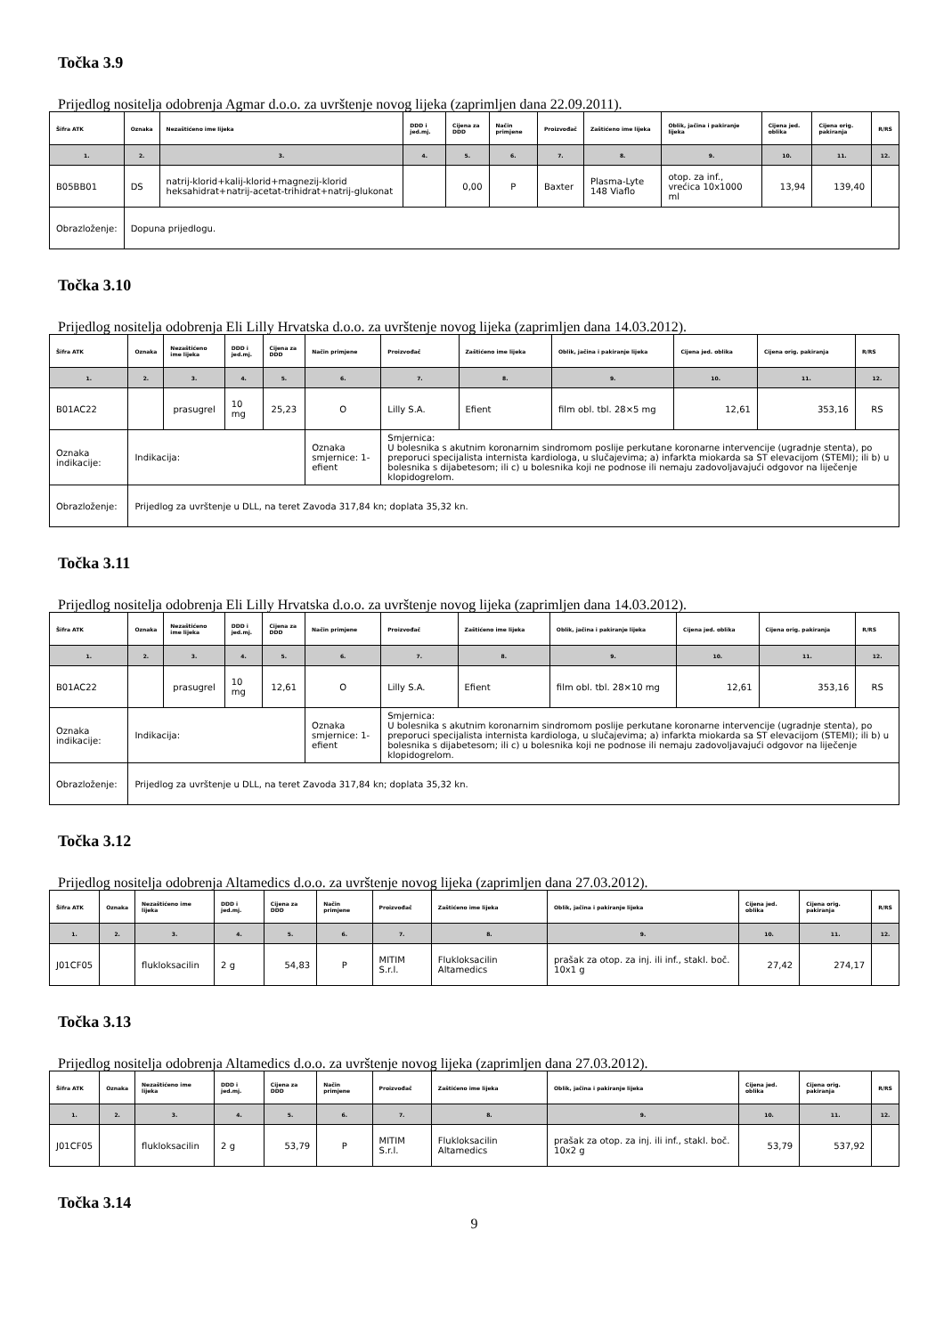Točka 3.9
Prijedlog nositelja odobrenja Agmar d.o.o. za uvrštenje novog lijeka (zaprimljen dana 22.09.2011).
| Šifra ATK | Oznaka | Nezaštićeno ime lijeka | DDD i jed.mj. | Cijena za DDD | Način primjene | Proizvođač | Zaštićeno ime lijeka | Oblik, jačina i pakiranje lijeka | Cijena jed. oblika | Cijena orig. pakiranja | R/RS |
| --- | --- | --- | --- | --- | --- | --- | --- | --- | --- | --- | --- |
| 1. | 2. | 3. | 4. | 5. | 6. | 7. | 8. | 9. | 10. | 11. | 12. |
| B05BB01 | DS | natrij-klorid+kalij-klorid+magnezij-klorid heksahidrat+natrij-acetat-trihidrat+natrij-glukonat | | 0,00 | P | Baxter | Plasma-Lyte 148 Viaflo | otop. za inf., vrećica 10x1000 ml | 13,94 | 139,40 | |
| Obrazloženje: | Dopuna prijedlogu. | | | | | | | | | | |
Točka 3.10
Prijedlog nositelja odobrenja Eli Lilly Hrvatska d.o.o. za uvrštenje novog lijeka (zaprimljen dana 14.03.2012).
| Šifra ATK | Oznaka | Nezaštićeno ime lijeka | DDD i jed.mj. | Cijena za DDD | Način primjene | Proizvođač | Zaštićeno ime lijeka | Oblik, jačina i pakiranje lijeka | Cijena jed. oblika | Cijena orig. pakiranja | R/RS |
| --- | --- | --- | --- | --- | --- | --- | --- | --- | --- | --- | --- |
| 1. | 2. | 3. | 4. | 5. | 6. | 7. | 8. | 9. | 10. | 11. | 12. |
| B01AC22 | | prasugrel | 10 mg | 25,23 | O | Lilly S.A. | Efient | film obl. tbl. 28×5 mg | 12,61 | 353,16 | RS |
| Oznaka indikacije: | Indikacija: | | | | Oznaka smjernice: 1- efient | Smjernica: U bolesnika s akutnim koronarnim sindromom poslije perkutane koronarne intervencije (ugradnje stenta), po preporuci specijalista internista kardiologa, u slučajevima; a) infarkta miokarda sa ST elevacijom (STEMI); ili b) u bolesnika s dijabetesom; ili c) u bolesnika koji ne podnose ili nemaju zadovoljavajući odgovor na liječenje klopidogrelom. | | | | | |
| Obrazloženje: | Prijedlog za uvrštenje u DLL, na teret Zavoda 317,84 kn; doplata 35,32 kn. | | | | | | | | | | |
Točka 3.11
Prijedlog nositelja odobrenja Eli Lilly Hrvatska d.o.o. za uvrštenje novog lijeka (zaprimljen dana 14.03.2012).
| Šifra ATK | Oznaka | Nezaštićeno ime lijeka | DDD i jed.mj. | Cijena za DDD | Način primjene | Proizvođač | Zaštićeno ime lijeka | Oblik, jačina i pakiranje lijeka | Cijena jed. oblika | Cijena orig. pakiranja | R/RS |
| --- | --- | --- | --- | --- | --- | --- | --- | --- | --- | --- | --- |
| 1. | 2. | 3. | 4. | 5. | 6. | 7. | 8. | 9. | 10. | 11. | 12. |
| B01AC22 | | prasugrel | 10 mg | 12,61 | O | Lilly S.A. | Efient | film obl. tbl. 28×10 mg | 12,61 | 353,16 | RS |
| Oznaka indikacije: | Indikacija: | | | | Oznaka smjernice: 1- efient | Smjernica: U bolesnika s akutnim koronarnim sindromom poslije perkutane koronarne intervencije (ugradnje stenta), po preporuci specijalista internista kardiologa, u slučajevima; a) infarkta miokarda sa ST elevacijom (STEMI); ili b) u bolesnika s dijabetesom; ili c) u bolesnika koji ne podnose ili nemaju zadovoljavajući odgovor na liječenje klopidogrelom. | | | | | |
| Obrazloženje: | Prijedlog za uvrštenje u DLL, na teret Zavoda 317,84 kn; doplata 35,32 kn. | | | | | | | | | | |
Točka 3.12
Prijedlog nositelja odobrenja Altamedics d.o.o. za uvrštenje novog lijeka (zaprimljen dana 27.03.2012).
| Šifra ATK | Oznaka | Nezaštićeno ime lijeka | DDD i jed.mj. | Cijena za DDD | Način primjene | Proizvođač | Zaštićeno ime lijeka | Oblik, jačina i pakiranje lijeka | Cijena jed. oblika | Cijena orig. pakiranja | R/RS |
| --- | --- | --- | --- | --- | --- | --- | --- | --- | --- | --- | --- |
| 1. | 2. | 3. | 4. | 5. | 6. | 7. | 8. | 9. | 10. | 11. | 12. |
| J01CF05 | | flukloksacilin | 2 g | 54,83 | P | MITIM S.r.l. | Flukloksacilin Altamedics | prašak za otop. za inj. ili inf., stakl. boč. 10x1 g | 27,42 | 274,17 | |
Točka 3.13
Prijedlog nositelja odobrenja Altamedics d.o.o. za uvrštenje novog lijeka (zaprimljen dana 27.03.2012).
| Šifra ATK | Oznaka | Nezaštićeno ime lijeka | DDD i jed.mj. | Cijena za DDD | Način primjene | Proizvođač | Zaštićeno ime lijeka | Oblik, jačina i pakiranje lijeka | Cijena jed. oblika | Cijena orig. pakiranja | R/RS |
| --- | --- | --- | --- | --- | --- | --- | --- | --- | --- | --- | --- |
| 1. | 2. | 3. | 4. | 5. | 6. | 7. | 8. | 9. | 10. | 11. | 12. |
| J01CF05 | | flukloksacilin | 2 g | 53,79 | P | MITIM S.r.l. | Flukloksacilin Altamedics | prašak za otop. za inj. ili inf., stakl. boč. 10x2 g | 53,79 | 537,92 | |
Točka 3.14
9